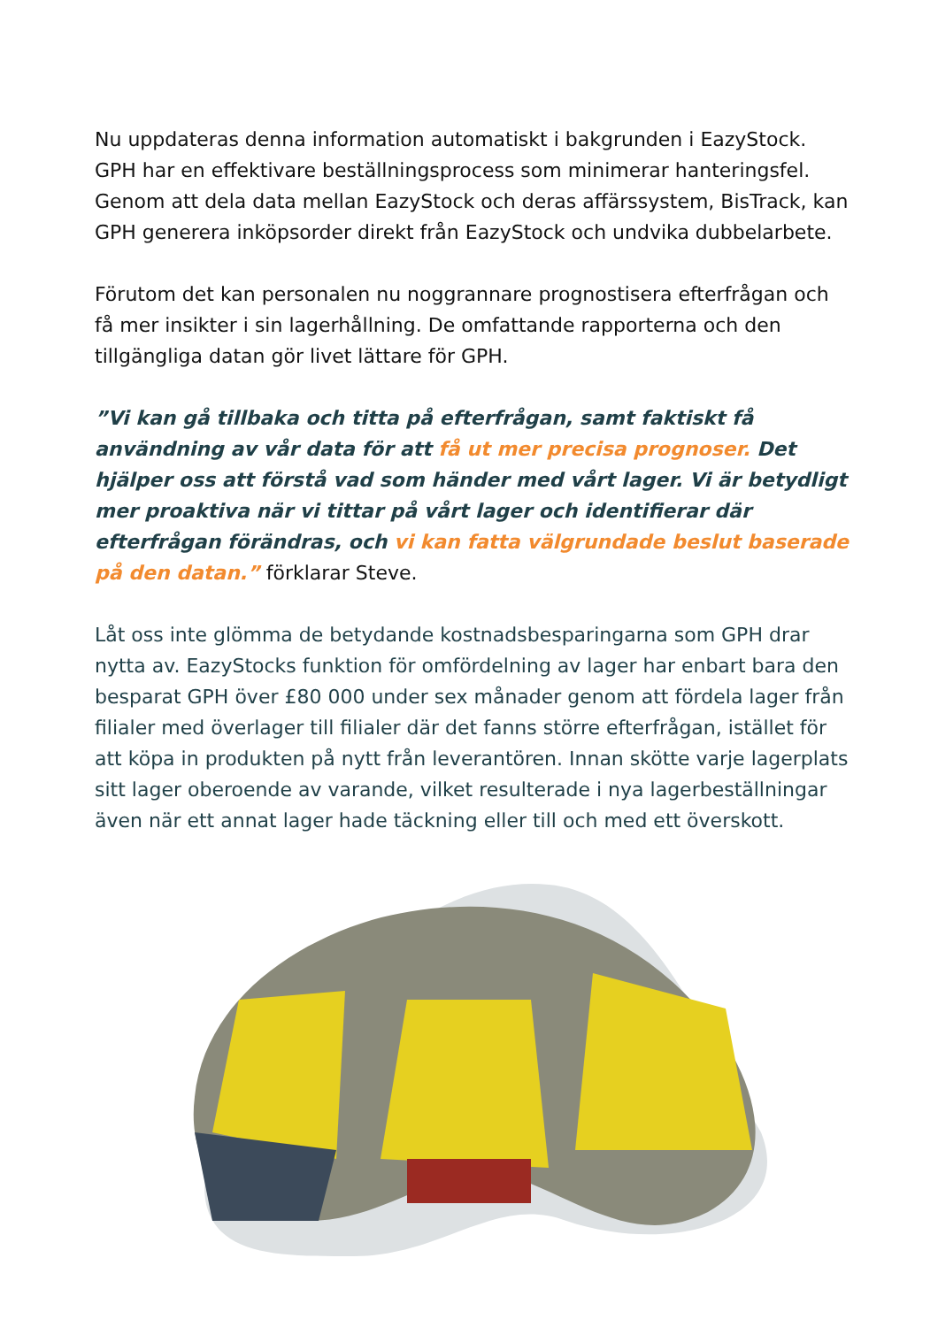Nu uppdateras denna information automatiskt i bakgrunden i EazyStock. GPH har en effektivare beställningsprocess som minimerar hanteringsfel. Genom att dela data mellan EazyStock och deras affärssystem, BisTrack, kan GPH generera inköpsorder direkt från EazyStock och undvika dubbelarbete.
Förutom det kan personalen nu noggrannare prognostisera efterfrågan och få mer insikter i sin lagerhållning. De omfattande rapporterna och den tillgängliga datan gör livet lättare för GPH.
”Vi kan gå tillbaka och titta på efterfrågan, samt faktiskt få användning av vår data för att få ut mer precisa prognoser. Det hjälper oss att förstå vad som händer med vårt lager. Vi är betydligt mer proaktiva när vi tittar på vårt lager och identifierar där efterfrågan förändras, och vi kan fatta välgrundade beslut baserade på den datan.” förklarar Steve.
Låt oss inte glömma de betydande kostnadsbesparingarna som GPH drar nytta av. EazyStocks funktion för omfördelning av lager har enbart bara den besparat GPH över £80 000 under sex månader genom att fördela lager från filialer med överlager till filialer där det fanns större efterfrågan, istället för att köpa in produkten på nytt från leverantören. Innan skötte varje lagerplats sitt lager oberoende av varande, vilket resulterade i nya lagerbeställningar även när ett annat lager hade täckning eller till och med ett överskott.